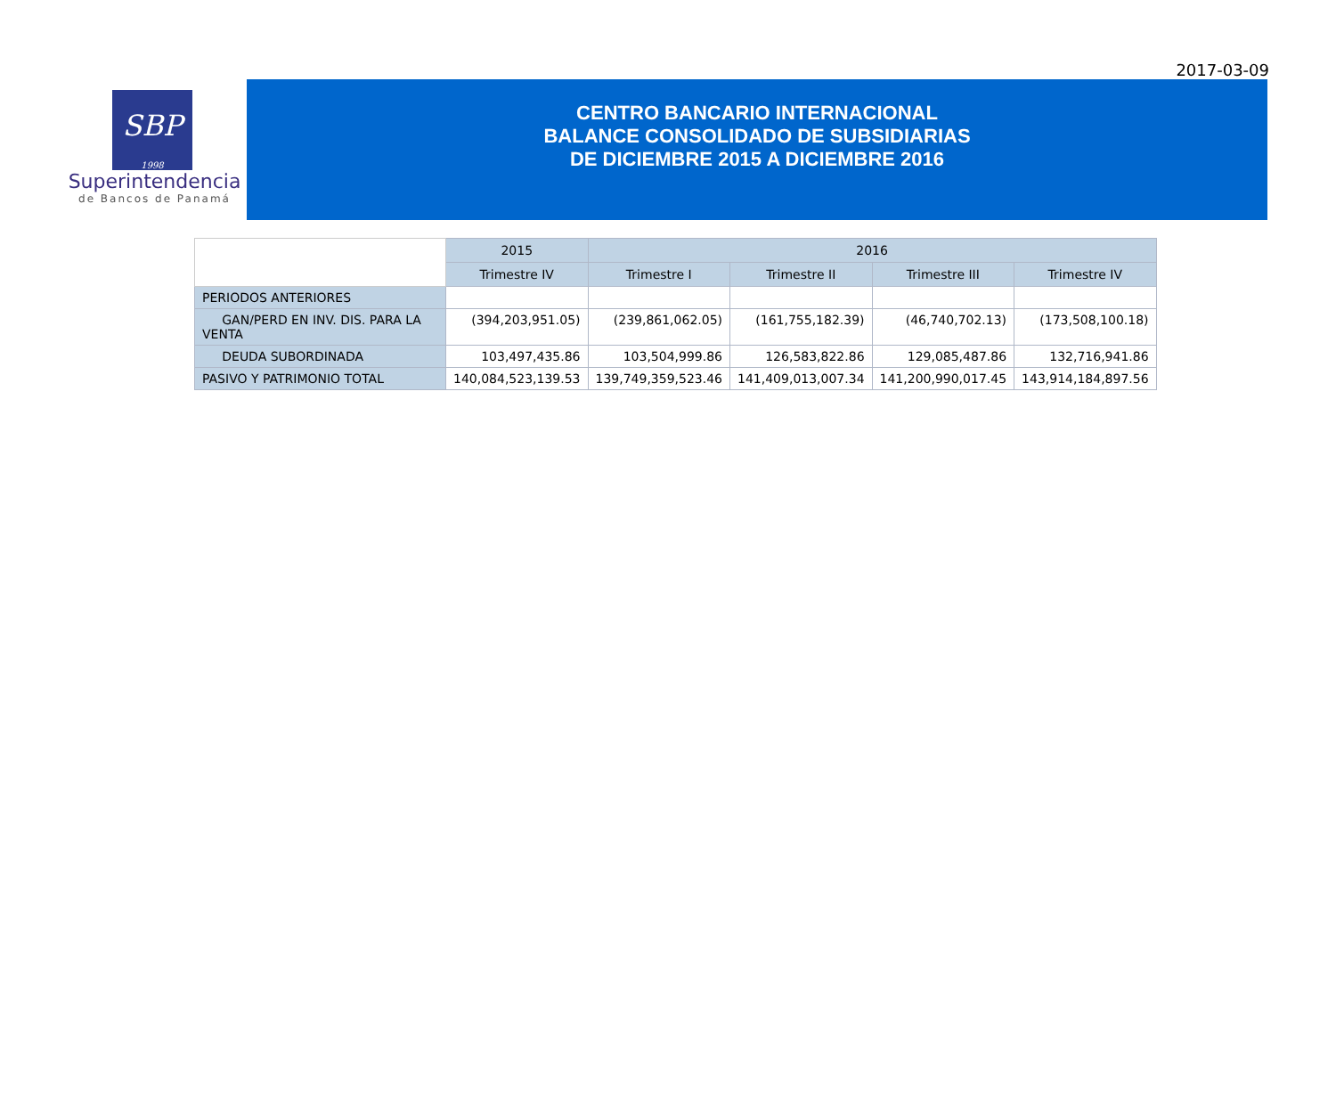2017-03-09
SBP
1998
Superintendencia
de Bancos de Panamá
CENTRO BANCARIO INTERNACIONAL
BALANCE CONSOLIDADO DE SUBSIDIARIAS
DE DICIEMBRE 2015 A DICIEMBRE 2016
| | 2015 | 2016 | | | |
| | Trimestre IV | Trimestre I | Trimestre II | Trimestre III | Trimestre IV |
| PERIODOS ANTERIORES | | | | | |
| GAN/PERD EN INV. DIS. PARA LA VENTA | (394,203,951.05) | (239,861,062.05) | (161,755,182.39) | (46,740,702.13) | (173,508,100.18) |
| DEUDA SUBORDINADA | 103,497,435.86 | 103,504,999.86 | 126,583,822.86 | 129,085,487.86 | 132,716,941.86 |
| PASIVO Y PATRIMONIO TOTAL | 140,084,523,139.53 | 139,749,359,523.46 | 141,409,013,007.34 | 141,200,990,017.45 | 143,914,184,897.56 |